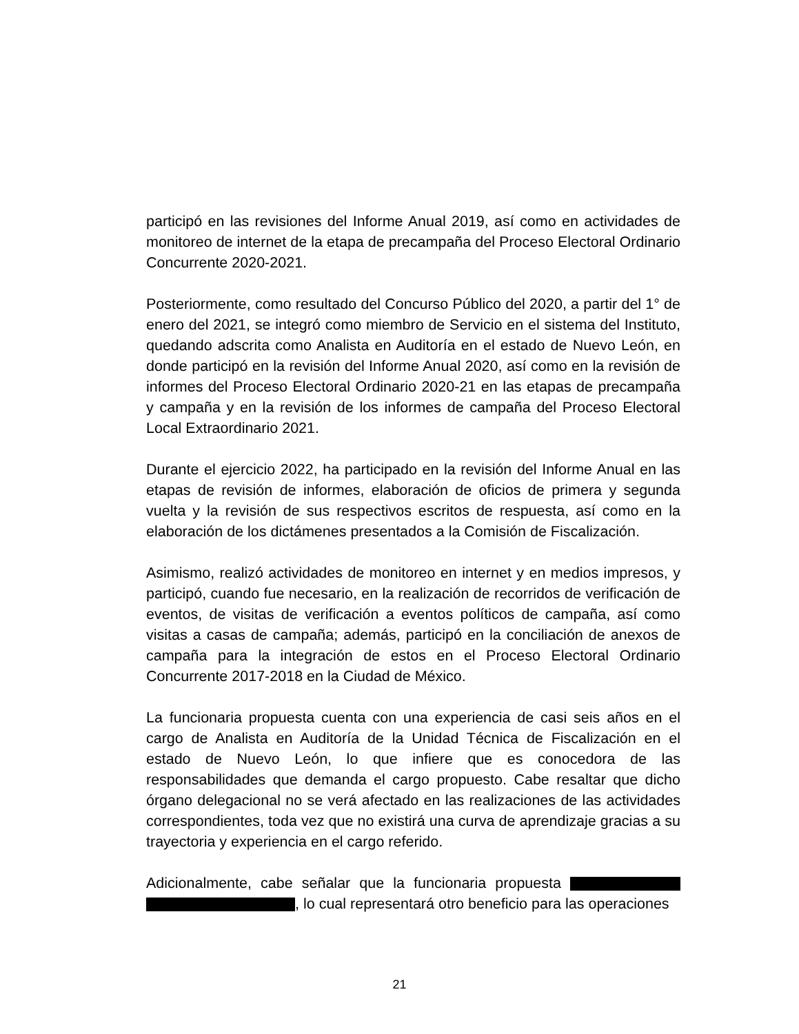participó en las revisiones del Informe Anual 2019, así como en actividades de monitoreo de internet de la etapa de precampaña del Proceso Electoral Ordinario Concurrente 2020-2021.
Posteriormente, como resultado del Concurso Público del 2020, a partir del 1° de enero del 2021, se integró como miembro de Servicio en el sistema del Instituto, quedando adscrita como Analista en Auditoría en el estado de Nuevo León, en donde participó en la revisión del Informe Anual 2020, así como en la revisión de informes del Proceso Electoral Ordinario 2020-21 en las etapas de precampaña y campaña y en la revisión de los informes de campaña del Proceso Electoral Local Extraordinario 2021.
Durante el ejercicio 2022, ha participado en la revisión del Informe Anual en las etapas de revisión de informes, elaboración de oficios de primera y segunda vuelta y la revisión de sus respectivos escritos de respuesta, así como en la elaboración de los dictámenes presentados a la Comisión de Fiscalización.
Asimismo, realizó actividades de monitoreo en internet y en medios impresos, y participó, cuando fue necesario, en la realización de recorridos de verificación de eventos, de visitas de verificación a eventos políticos de campaña, así como visitas a casas de campaña; además, participó en la conciliación de anexos de campaña para la integración de estos en el Proceso Electoral Ordinario Concurrente 2017-2018 en la Ciudad de México.
La funcionaria propuesta cuenta con una experiencia de casi seis años en el cargo de Analista en Auditoría de la Unidad Técnica de Fiscalización en el estado de Nuevo León, lo que infiere que es conocedora de las responsabilidades que demanda el cargo propuesto. Cabe resaltar que dicho órgano delegacional no se verá afectado en las realizaciones de las actividades correspondientes, toda vez que no existirá una curva de aprendizaje gracias a su trayectoria y experiencia en el cargo referido.
Adicionalmente, cabe señalar que la funcionaria propuesta , lo cual representará otro beneficio para las operaciones
21